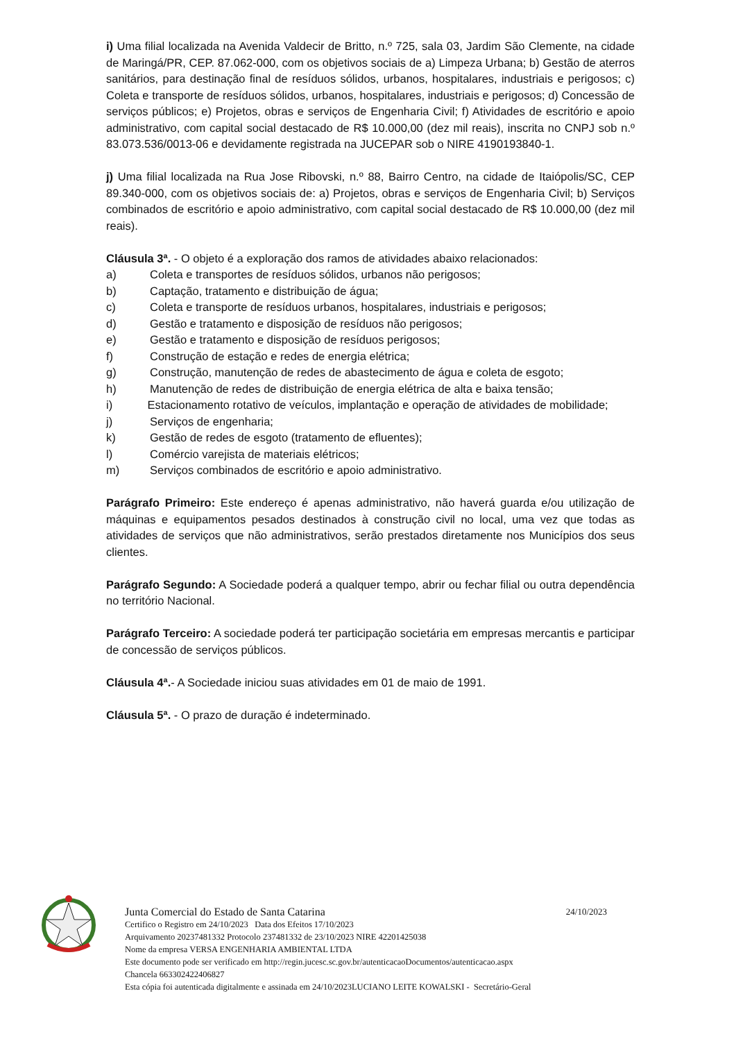i) Uma filial localizada na Avenida Valdecir de Britto, n.º 725, sala 03, Jardim São Clemente, na cidade de Maringá/PR, CEP. 87.062-000, com os objetivos sociais de a) Limpeza Urbana; b) Gestão de aterros sanitários, para destinação final de resíduos sólidos, urbanos, hospitalares, industriais e perigosos; c) Coleta e transporte de resíduos sólidos, urbanos, hospitalares, industriais e perigosos; d) Concessão de serviços públicos; e) Projetos, obras e serviços de Engenharia Civil; f) Atividades de escritório e apoio administrativo, com capital social destacado de R$ 10.000,00 (dez mil reais), inscrita no CNPJ sob n.º 83.073.536/0013-06 e devidamente registrada na JUCEPAR sob o NIRE 4190193840-1.
j) Uma filial localizada na Rua Jose Ribovski, n.º 88, Bairro Centro, na cidade de Itaiópolis/SC, CEP 89.340-000, com os objetivos sociais de: a) Projetos, obras e serviços de Engenharia Civil; b) Serviços combinados de escritório e apoio administrativo, com capital social destacado de R$ 10.000,00 (dez mil reais).
Cláusula 3ª. - O objeto é a exploração dos ramos de atividades abaixo relacionados:
a) Coleta e transportes de resíduos sólidos, urbanos não perigosos;
b) Captação, tratamento e distribuição de água;
c) Coleta e transporte de resíduos urbanos, hospitalares, industriais e perigosos;
d) Gestão e tratamento e disposição de resíduos não perigosos;
e) Gestão e tratamento e disposição de resíduos perigosos;
f) Construção de estação e redes de energia elétrica;
g) Construção, manutenção de redes de abastecimento de água e coleta de esgoto;
h) Manutenção de redes de distribuição de energia elétrica de alta e baixa tensão;
i) Estacionamento rotativo de veículos, implantação e operação de atividades de mobilidade;
j) Serviços de engenharia;
k) Gestão de redes de esgoto (tratamento de efluentes);
l) Comércio varejista de materiais elétricos;
m) Serviços combinados de escritório e apoio administrativo.
Parágrafo Primeiro: Este endereço é apenas administrativo, não haverá guarda e/ou utilização de máquinas e equipamentos pesados destinados à construção civil no local, uma vez que todas as atividades de serviços que não administrativos, serão prestados diretamente nos Municípios dos seus clientes.
Parágrafo Segundo: A Sociedade poderá a qualquer tempo, abrir ou fechar filial ou outra dependência no território Nacional.
Parágrafo Terceiro: A sociedade poderá ter participação societária em empresas mercantis e participar de concessão de serviços públicos.
Cláusula 4ª.- A Sociedade iniciou suas atividades em 01 de maio de 1991.
Cláusula 5ª. - O prazo de duração é indeterminado.
Junta Comercial do Estado de Santa Catarina 24/10/2023
Certifico o Registro em 24/10/2023 Data dos Efeitos 17/10/2023
Arquivamento 20237481332 Protocolo 237481332 de 23/10/2023 NIRE 42201425038
Nome da empresa VERSA ENGENHARIA AMBIENTAL LTDA
Este documento pode ser verificado em http://regin.jucesc.sc.gov.br/autenticacaoDocumentos/autenticacao.aspx
Chancela 663302422406827
Esta cópia foi autenticada digitalmente e assinada em 24/10/2023LUCIANO LEITE KOWALSKI - Secretário-Geral